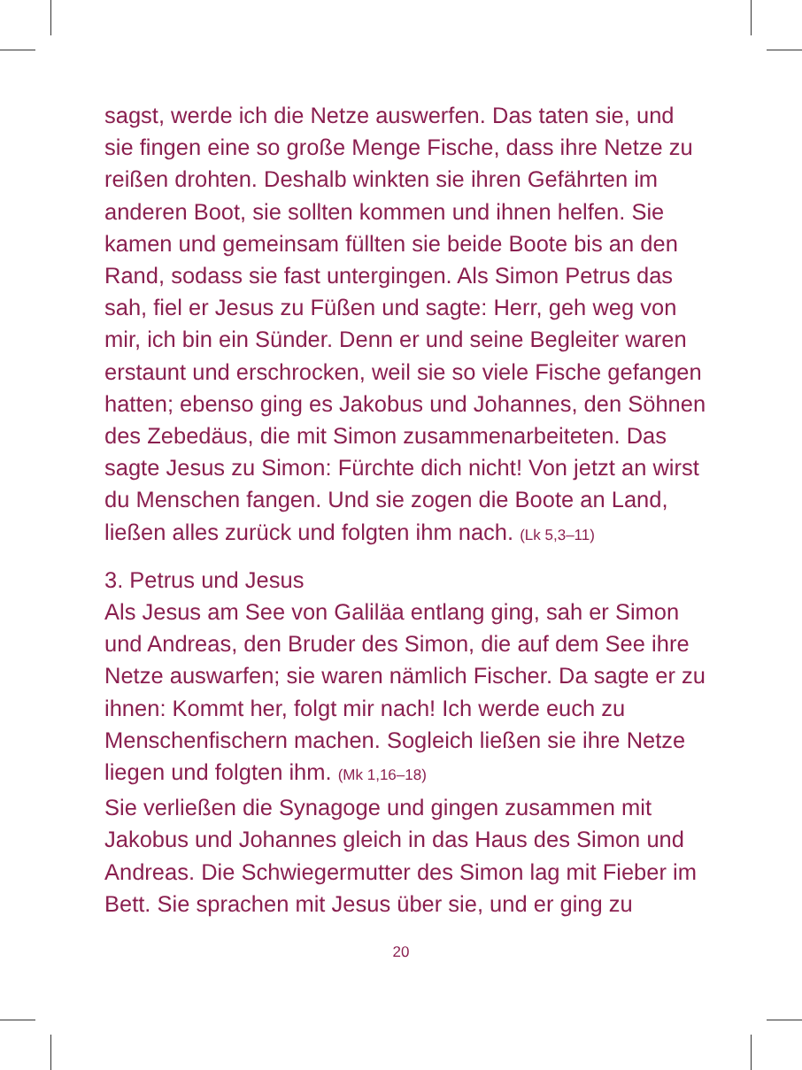sagst, werde ich die Netze auswerfen. Das taten sie, und sie fingen eine so große Menge Fische, dass ihre Netze zu reißen drohten. Deshalb winkten sie ihren Gefährten im anderen Boot, sie sollten kommen und ihnen helfen. Sie kamen und gemeinsam füllten sie beide Boote bis an den Rand, sodass sie fast untergingen. Als Simon Petrus das sah, fiel er Jesus zu Füßen und sagte: Herr, geh weg von mir, ich bin ein Sünder. Denn er und seine Begleiter waren erstaunt und erschrocken, weil sie so viele Fische gefangen hatten; ebenso ging es Jakobus und Johannes, den Söhnen des Zebedäus, die mit Simon zusammenar­beiteten. Das sagte Jesus zu Simon: Fürchte dich nicht! Von jetzt an wirst du Menschen fangen. Und sie zogen die Boote an Land, ließen alles zurück und folgten ihm nach. (Lk 5,3–11)
3. Petrus und Jesus
Als Jesus am See von Galiläa entlang ging, sah er Simon und Andreas, den Bruder des Simon, die auf dem See ihre Netze auswarfen; sie waren nämlich Fischer. Da sagte er zu ihnen: Kommt her, folgt mir nach! Ich werde euch zu Menschenfischern machen. Sogleich ließen sie ihre Netze liegen und folgten ihm. (Mk 1,16–18)
Sie verließen die Synagoge und gingen zusammen mit Jakobus und Johannes gleich in das Haus des Simon und Andreas. Die Schwiegermutter des Simon lag mit Fieber im Bett. Sie sprachen mit Jesus über sie, und er ging zu
20